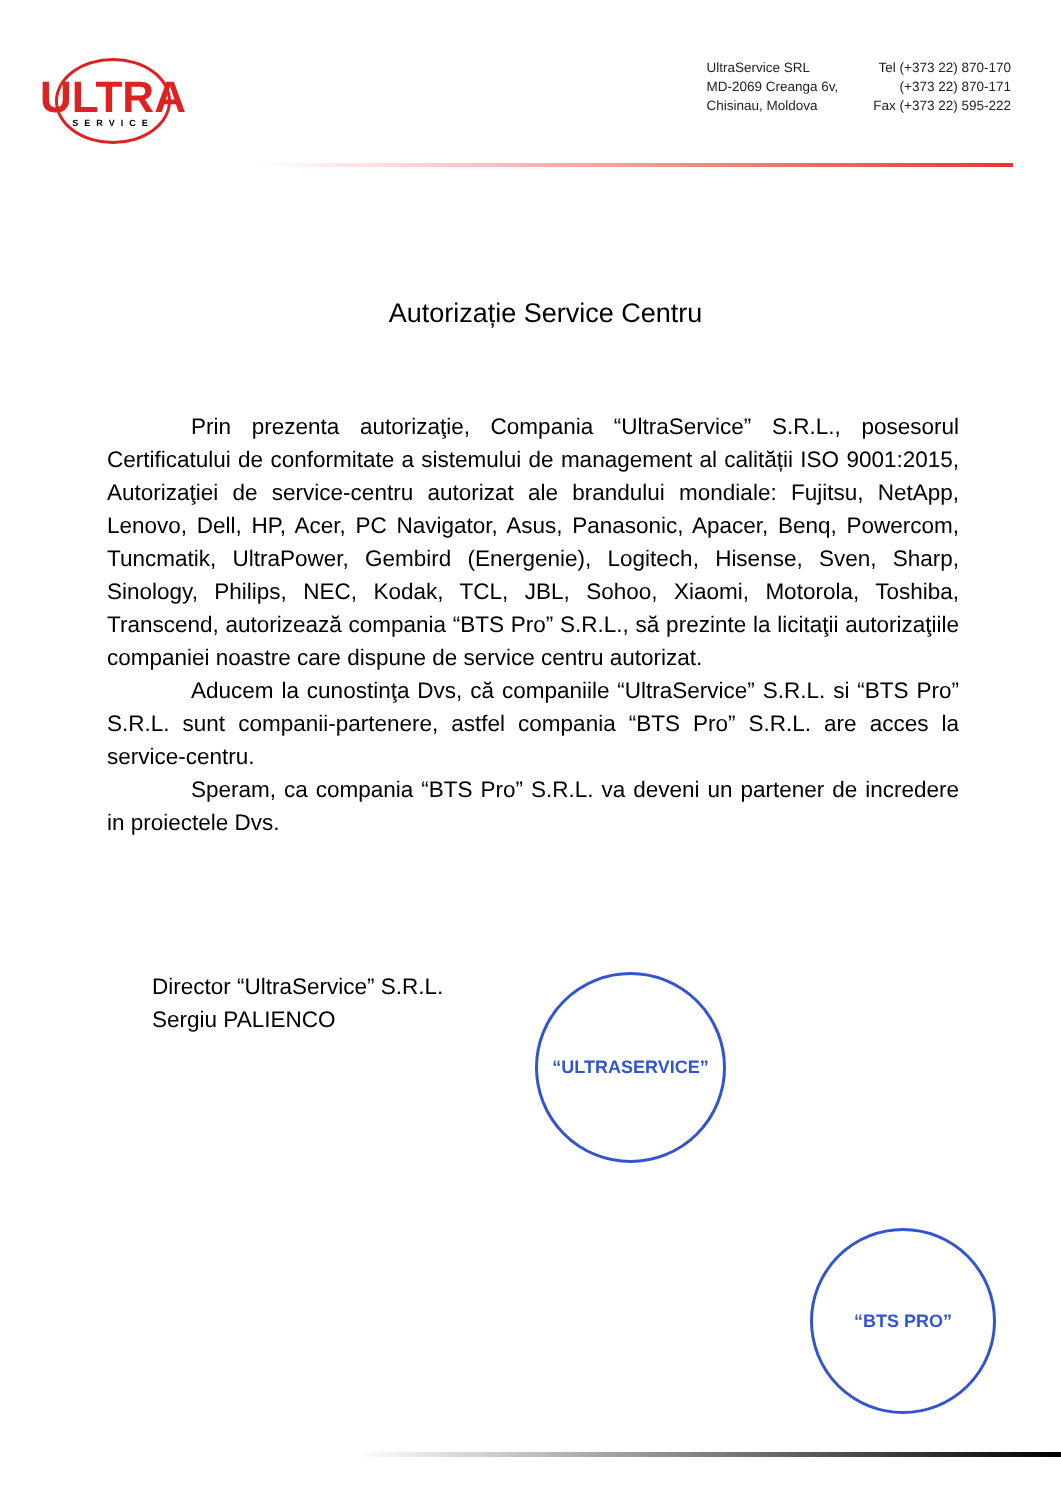ULTRA
SERVICE
UltraService SRL
MD-2069 Creanga 6v,
Chisinau, Moldova
Tel (+373 22) 870-170
(+373 22) 870-171
Fax (+373 22) 595-222
Autorizație Service Centru
Prin prezenta autorizaţie, Compania “UltraService” S.R.L., posesorul Certificatului de conformitate a sistemului de management al calității ISO 9001:2015, Autorizaţiei de service-centru autorizat ale brandului mondiale: Fujitsu, NetApp, Lenovo, Dell, HP, Acer, PC Navigator, Asus, Panasonic, Apacer, Benq, Powercom, Tuncmatik, UltraPower, Gembird (Energenie), Logitech, Hisense, Sven, Sharp, Sinology, Philips, NEC, Kodak, TCL, JBL, Sohoo, Xiaomi, Motorola, Toshiba, Transcend, autorizează compania “BTS Pro” S.R.L., să prezinte la licitaţii autorizaţiile companiei noastre care dispune de service centru autorizat.
Aducem la cunostinţa Dvs, că companiile “UltraService” S.R.L. si “BTS Pro” S.R.L. sunt companii-partenere, astfel compania “BTS Pro” S.R.L. are acces la service-centru.
Speram, ca compania “BTS Pro” S.R.L. va deveni un partener de incredere in proiectele Dvs.
Director “UltraService” S.R.L.
Sergiu PALIENCO
“ULTRASERVICE”
“BTS PRO”